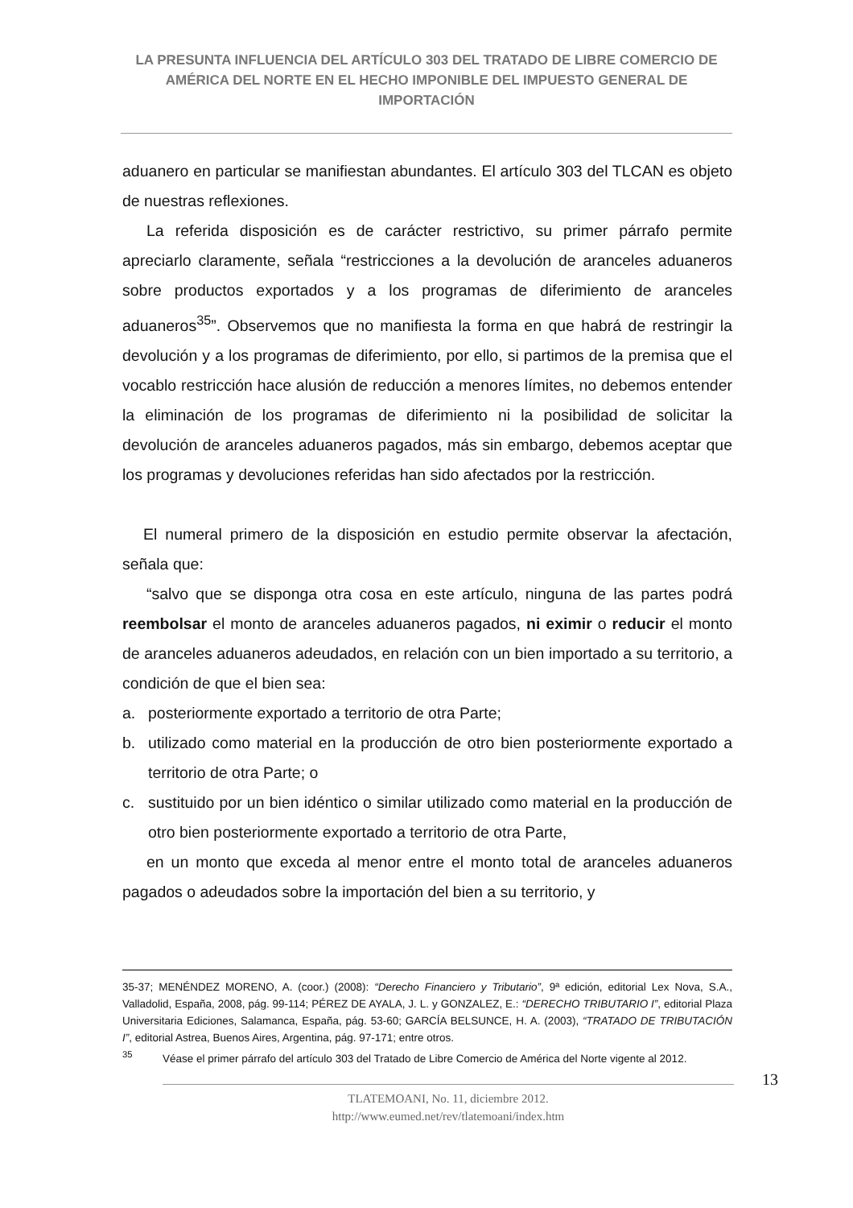LA PRESUNTA INFLUENCIA DEL ARTÍCULO 303 DEL TRATADO DE LIBRE COMERCIO DE AMÉRICA DEL NORTE EN EL HECHO IMPONIBLE DEL IMPUESTO GENERAL DE IMPORTACIÓN
aduanero en particular se manifiestan abundantes. El artículo 303 del TLCAN es objeto de nuestras reflexiones.
La referida disposición es de carácter restrictivo, su primer párrafo permite apreciarlo claramente, señala “restricciones a la devolución de aranceles aduaneros sobre productos exportados y a los programas de diferimiento de aranceles aduaneros<sup>35</sup>”. Observemos que no manifiesta la forma en que habrá de restringir la devolución y a los programas de diferimiento, por ello, si partimos de la premisa que el vocablo restricción hace alusión de reducción a menores límites, no debemos entender la eliminación de los programas de diferimiento ni la posibilidad de solicitar la devolución de aranceles aduaneros pagados, más sin embargo, debemos aceptar que los programas y devoluciones referidas han sido afectados por la restricción.
El numeral primero de la disposición en estudio permite observar la afectación, señala que:
“salvo que se disponga otra cosa en este artículo, ninguna de las partes podrá reembolsar el monto de aranceles aduaneros pagados, ni eximir o reducir el monto de aranceles aduaneros adeudados, en relación con un bien importado a su territorio, a condición de que el bien sea:
a. posteriormente exportado a territorio de otra Parte;
b. utilizado como material en la producción de otro bien posteriormente exportado a territorio de otra Parte; o
c. sustituido por un bien idéntico o similar utilizado como material en la producción de otro bien posteriormente exportado a territorio de otra Parte,
en un monto que exceda al menor entre el monto total de aranceles aduaneros pagados o adeudados sobre la importación del bien a su territorio, y
35-37; MENÉNDEZ MORENO, A. (coor.) (2008): “Derecho Financiero y Tributario”, 9ª edición, editorial Lex Nova, S.A., Valladolid, España, 2008, pág. 99-114; PÉREZ DE AYALA, J. L. y GONZALEZ, E.: “DERECHO TRIBUTARIO I”, editorial Plaza Universitaria Ediciones, Salamanca, España, pág. 53-60; GARCÍA BELSUNCE, H. A. (2003), “TRATADO DE TRIBUTACIÓN I”, editorial Astrea, Buenos Aires, Argentina, pág. 97-171; entre otros.
<sup>35</sup> Véase el primer párrafo del artículo 303 del Tratado de Libre Comercio de América del Norte vigente al 2012.
13
TLATEMOANI, No. 11, diciembre 2012.
http://www.eumed.net/rev/tlatemoani/index.htm